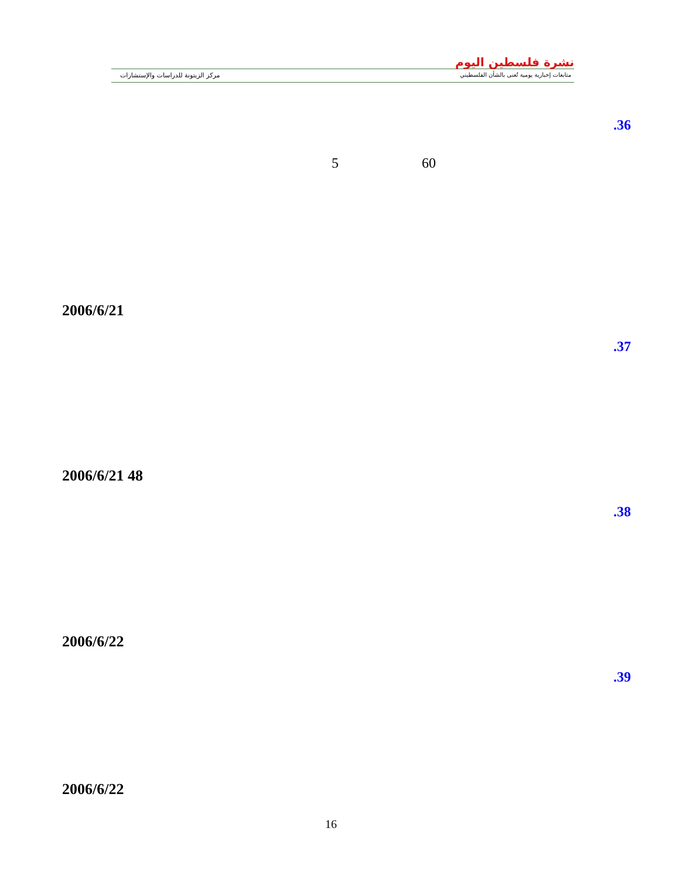نشرة فلسطين اليوم
متابعات إخبارية يومية تُعنى بالشأن الفلسطيني
مركز الزيتونة للدراسات والإستشارات
.36
60
5
2006/6/21
.37
2006/6/21 48
.38
2006/6/22
.39
2006/6/22
16